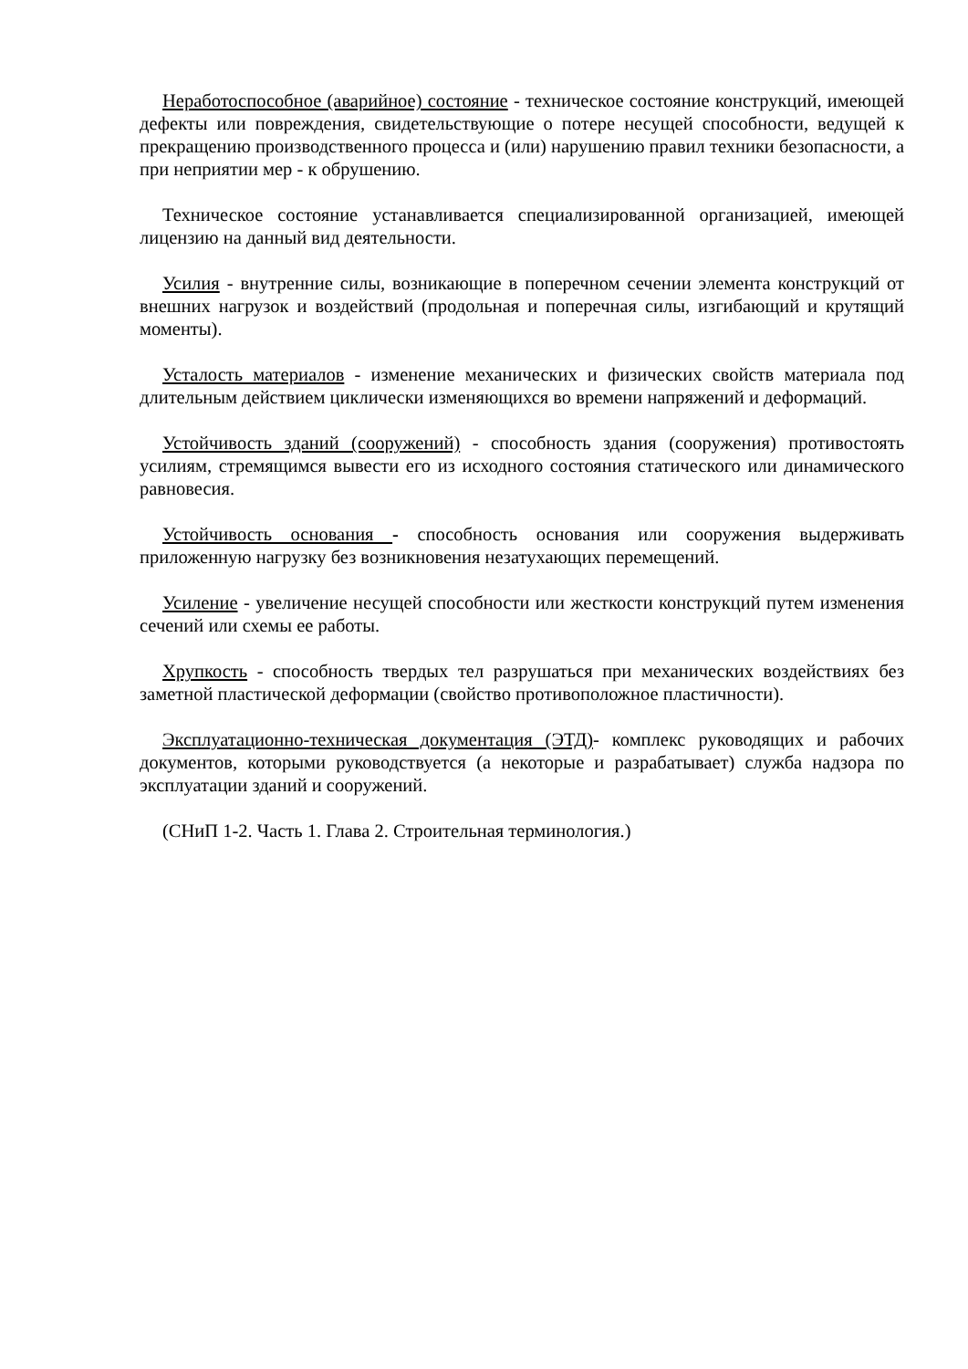Неработоспособное (аварийное) состояние - техническое состояние конструкций, имеющей дефекты или повреждения, свидетельствующие о потере несущей способности, ведущей к прекращению производственного процесса и (или) нарушению правил техники безопасности, а при неприятии мер - к обрушению.
Техническое состояние устанавливается специализированной организацией, имеющей лицензию на данный вид деятельности.
Усилия - внутренние силы, возникающие в поперечном сечении элемента конструкций от внешних нагрузок и воздействий (продольная и поперечная силы, изгибающий и крутящий моменты).
Усталость материалов - изменение механических и физических свойств материала под длительным действием циклически изменяющихся во времени напряжений и деформаций.
Устойчивость зданий (сооружений) - способность здания (сооружения) противостоять усилиям, стремящимся вывести его из исходного состояния статического или динамического равновесия.
Устойчивость основания - способность основания или сооружения выдерживать приложенную нагрузку без возникновения незатухающих перемещений.
Усиление - увеличение несущей способности или жесткости конструкций путем изменения сечений или схемы ее работы.
Хрупкость - способность твердых тел разрушаться при механических воздействиях без заметной пластической деформации (свойство противоположное пластичности).
Эксплуатационно-техническая документация (ЭТД)- комплекс руководящих и рабочих документов, которыми руководствуется (а некоторые и разрабатывает) служба надзора по эксплуатации зданий и сооружений.
(СНиП 1-2. Часть 1. Глава 2. Строительная терминология.)